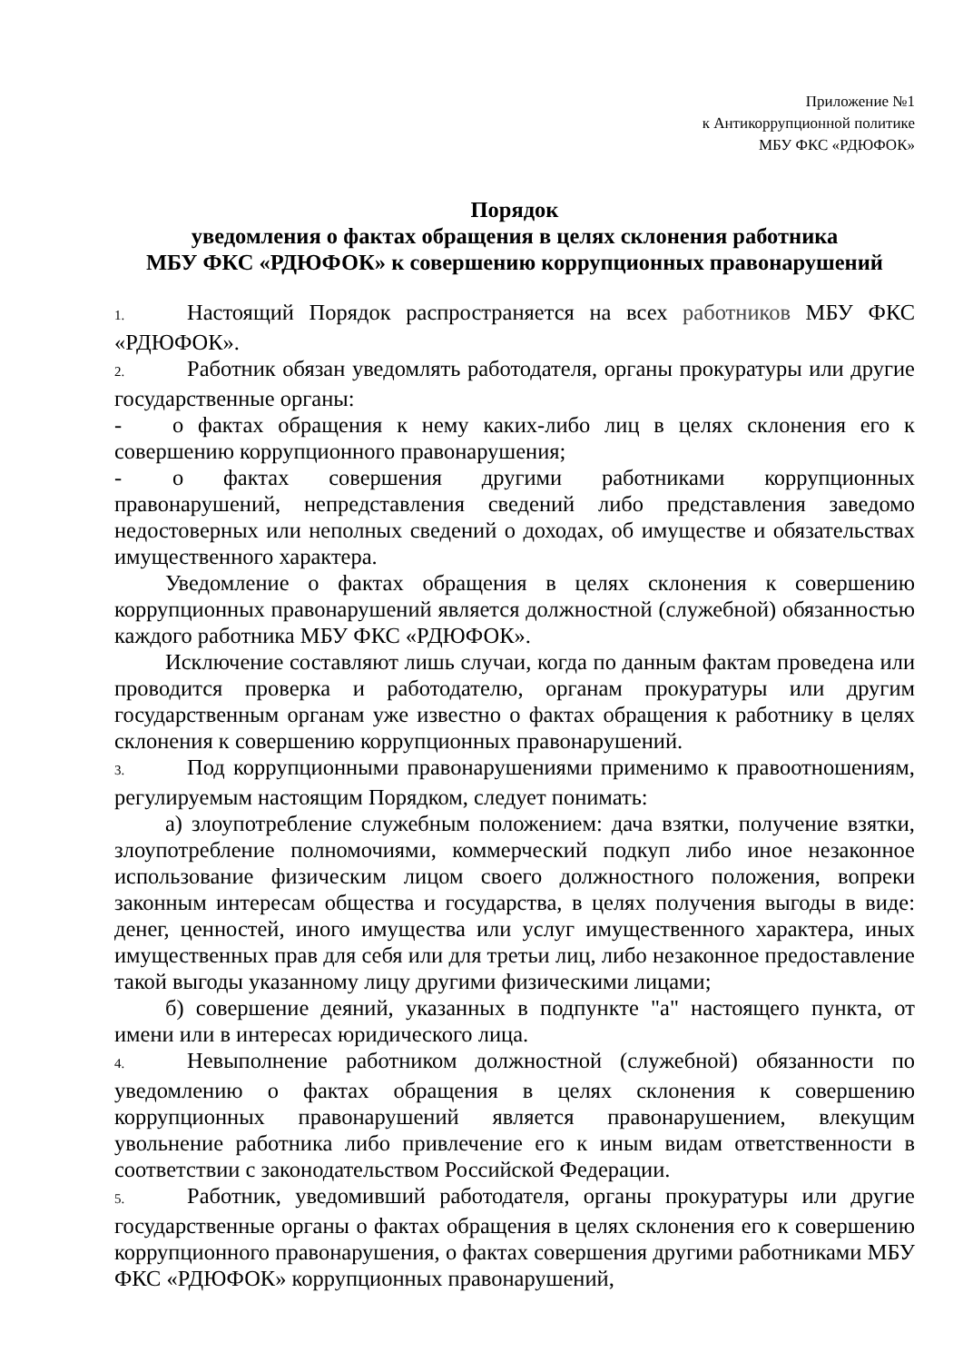Приложение №1
к Антикоррупционной политике
МБУ ФКС «РДЮФОК»
Порядок
уведомления о фактах обращения в целях склонения работника
МБУ ФКС «РДЮФОК» к совершению коррупционных правонарушений
1. Настоящий Порядок распространяется на всех работников МБУ ФКС «РДЮФОК».
2. Работник обязан уведомлять работодателя, органы прокуратуры или другие государственные органы:
- о фактах обращения к нему каких-либо лиц в целях склонения его к совершению коррупционного правонарушения;
- о фактах совершения другими работниками коррупционных правонарушений, непредставления сведений либо представления заведомо недостоверных или неполных сведений о доходах, об имуществе и обязательствах имущественного характера.
Уведомление о фактах обращения в целях склонения к совершению коррупционных правонарушений является должностной (служебной) обязанностью каждого работника МБУ ФКС «РДЮФОК».
Исключение составляют лишь случаи, когда по данным фактам проведена или проводится проверка и работодателю, органам прокуратуры или другим государственным органам уже известно о фактах обращения к работнику в целях склонения к совершению коррупционных правонарушений.
3. Под коррупционными правонарушениями применимо к правоотношениям, регулируемым настоящим Порядком, следует понимать:
а) злоупотребление служебным положением: дача взятки, получение взятки, злоупотребление полномочиями, коммерческий подкуп либо иное незаконное использование физическим лицом своего должностного положения, вопреки законным интересам общества и государства, в целях получения выгоды в виде: денег, ценностей, иного имущества или услуг имущественного характера, иных имущественных прав для себя или для третьи лиц, либо незаконное предоставление такой выгоды указанному лицу другими физическими лицами;
б) совершение деяний, указанных в подпункте "а" настоящего пункта, от имени или в интересах юридического лица.
4. Невыполнение работником должностной (служебной) обязанности по уведомлению о фактах обращения в целях склонения к совершению коррупционных правонарушений является правонарушением, влекущим увольнение работника либо привлечение его к иным видам ответственности в соответствии с законодательством Российской Федерации.
5. Работник, уведомивший работодателя, органы прокуратуры или другие государственные органы о фактах обращения в целях склонения его к совершению коррупционного правонарушения, о фактах совершения другими работниками МБУ ФКС «РДЮФОК» коррупционных правонарушений,